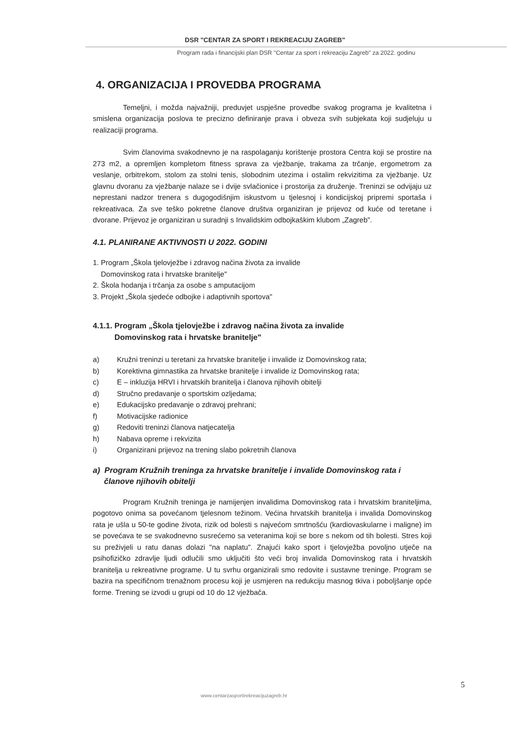DSR "CENTAR ZA SPORT I REKREACIJU ZAGREB"
Program rada i financijski plan DSR "Centar za sport i rekreaciju Zagreb" za 2022. godinu
4. ORGANIZACIJA I PROVEDBA PROGRAMA
Temeljni, i možda najvažniji, preduvjet uspješne provedbe svakog programa je kvalitetna i smislena organizacija poslova te precizno definiranje prava i obveza svih subjekata koji sudjeluju u realizaciji programa.
Svim članovima svakodnevno je na raspolaganju korištenje prostora Centra koji se prostire na 273 m2, a opremljen kompletom fitness sprava za vježbanje, trakama za trčanje, ergometrom za veslanje, orbitrekom, stolom za stolni tenis, slobodnim utezima i ostalim rekvizitima za vježbanje. Uz glavnu dvoranu za vježbanje nalaze se i dvije svlačionice i prostorija za druženje. Treninzi se odvijaju uz neprestani nadzor trenera s dugogodišnjim iskustvom u tjelesnoj i kondicijskoj pripremi sportaša i rekreativaca. Za sve teško pokretne članove društva organiziran je prijevoz od kuće od teretane i dvorane. Prijevoz je organiziran u suradnji s Invalidskim odbojkaškim klubom „Zagreb".
4.1. PLANIRANE AKTIVNOSTI U 2022. GODINI
1. Program „Škola tjelovježbe i zdravog načina života za invalide
Domovinskog rata i hrvatske branitelje"
2. Škola hodanja i trčanja za osobe s amputacijom
3. Projekt „Škola sjedeće odbojke i adaptivnih sportova"
4.1.1. Program „Škola tjelovježbe i zdravog načina života za invalide
Domovinskog rata i hrvatske branitelje"
a) Kružni treninzi u teretani za hrvatske branitelje i invalide iz Domovinskog rata;
b) Korektivna gimnastika za hrvatske branitelje i invalide iz Domovinskog rata;
c) E – inkluzija HRVI i hrvatskih branitelja i članova njihovih obitelji
d) Stručno predavanje o sportskim ozljedama;
e) Edukacijsko predavanje o zdravoj prehrani;
f) Motivacijske radionice
g) Redoviti treninzi članova natjecatelja
h) Nabava opreme i rekvizita
i) Organizirani prijevoz na trening slabo pokretnih članova
a) Program Kružnih treninga za hrvatske branitelje i invalide Domovinskog rata i
članove njihovih obitelji
Program Kružnih treninga je namijenjen invalidima Domovinskog rata i hrvatskim braniteljima, pogotovo onima sa povećanom tjelesnom težinom. Većina hrvatskih branitelja i invalida Domovinskog rata je ušla u 50-te godine života, rizik od bolesti s najvećom smrtnošću (kardiovaskularne i maligne) im se povećava te se svakodnevno susrećemo sa veteranima koji se bore s nekom od tih bolesti. Stres koji su preživjeli u ratu danas dolazi "na naplatu". Znajući kako sport i tjelovježba povoljno utječe na psihofizičko zdravlje ljudi odlučili smo uključiti što veći broj invalida Domovinskog rata i hrvatskih branitelja u rekreativne programe. U tu svrhu organizirali smo redovite i sustavne treninge. Program se bazira na specifičnom trenažnom procesu koji je usmjeren na redukciju masnog tkiva i poboljšanje opće forme. Trening se izvodi u grupi od 10 do 12 vježbača.
5
www.centarzasportirekreacijuzagreb.hr